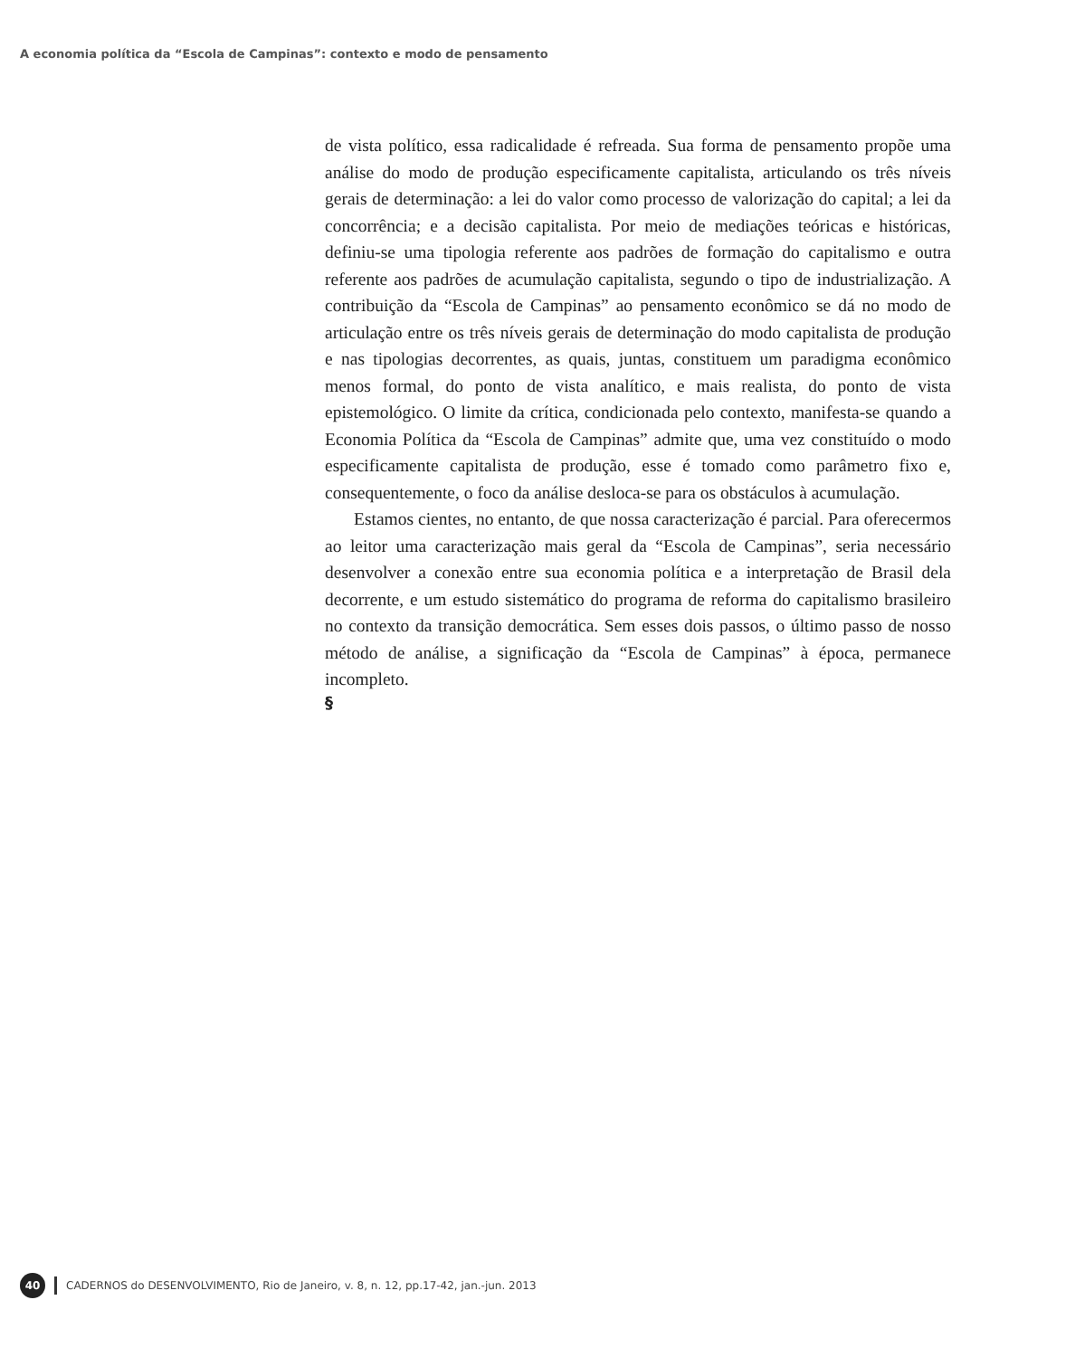A economia política da “Escola de Campinas”: contexto e modo de pensamento
de vista político, essa radicalidade é refreada. Sua forma de pensamento propõe uma análise do modo de produção especificamente capitalista, articulando os três níveis gerais de determinação: a lei do valor como processo de valorização do capital; a lei da concorrência; e a decisão capitalista. Por meio de mediações teóricas e históricas, definiu-se uma tipologia referente aos padrões de formação do capitalismo e outra referente aos padrões de acumulação capitalista, segundo o tipo de industrialização. A contribuição da “Escola de Campinas” ao pensamento econômico se dá no modo de articulação entre os três níveis gerais de determinação do modo capitalista de produção e nas tipologias decorrentes, as quais, juntas, constituem um paradigma econômico menos formal, do ponto de vista analítico, e mais realista, do ponto de vista epistemológico. O limite da crítica, condicionada pelo contexto, manifesta-se quando a Economia Política da “Escola de Campinas” admite que, uma vez constituído o modo especificamente capitalista de produção, esse é tomado como parâmetro fixo e, consequentemente, o foco da análise desloca-se para os obstáculos à acumulação.
Estamos cientes, no entanto, de que nossa caracterização é parcial. Para oferecermos ao leitor uma caracterização mais geral da “Escola de Campinas”, seria necessário desenvolver a conexão entre sua economia política e a interpretação de Brasil dela decorrente, e um estudo sistemático do programa de reforma do capitalismo brasileiro no contexto da transição democrática. Sem esses dois passos, o último passo de nosso método de análise, a significação da “Escola de Campinas” à época, permanece incompleto.
§
40 CADERNOS do DESENVOLVIMENTO, Rio de Janeiro, v. 8, n. 12, pp.17-42, jan.-jun. 2013